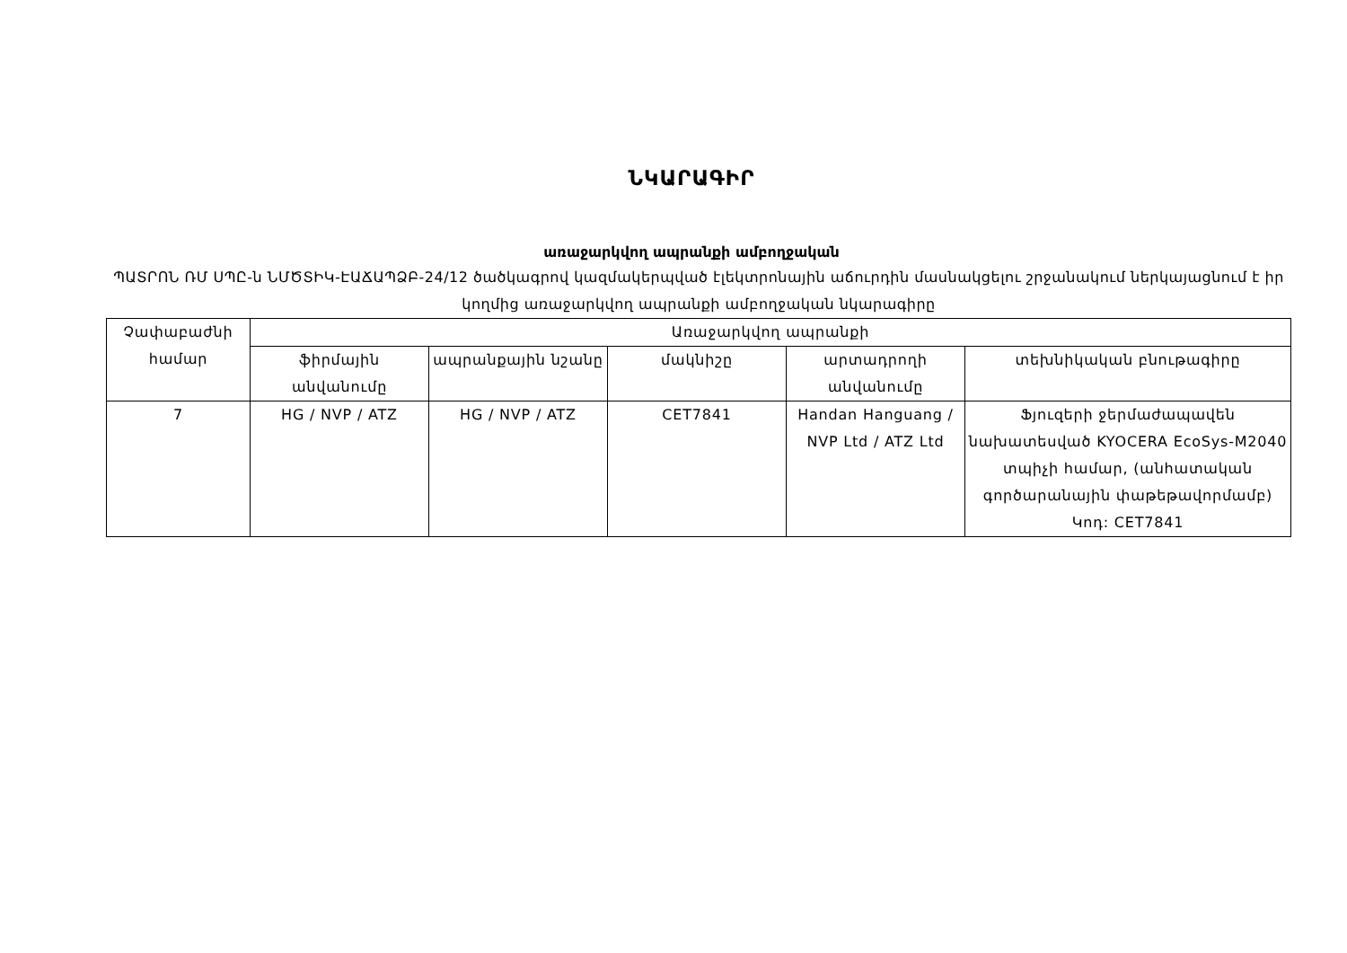ՆԿԱՐԱԳԻՐ
առաջարկվող ապրանքի ամբողջական
ՊԱՏՐՈՆ ՌՄ ՍՊԸ-ն ՆՄԾՏԻԿ-ԷԱՃԱՊՁԲ-24/12 ծածկագրով կազմակերպված էլեկտրոնային աճուրդին մասնակցելու շրջանակում ներկայացնում է իր կողմից առաջարկվող ապրանքի ամբողջական նկարագիրը
| Չափաբաժնի համար | Առաջարկվող ապրանքի | | | | |
| --- | --- | --- | --- | --- | --- |
| | ֆիրմային անվանումը | ապրանքային նշանը | մակնիշը | արտադրողի անվանումը | տեխնիկական բնութագիրը |
| 7 | HG / NVP / ATZ | HG / NVP / ATZ | CET7841 | Handan Hanguang / NVP Ltd / ATZ Ltd | Ֆյուզերի ջերմաժապավեն նախատեսված KYOCERA EcoSys-M2040 տպիչի համար, (անհատական գործարանային փաթեթավորմամբ) Կոդ: CET7841 |